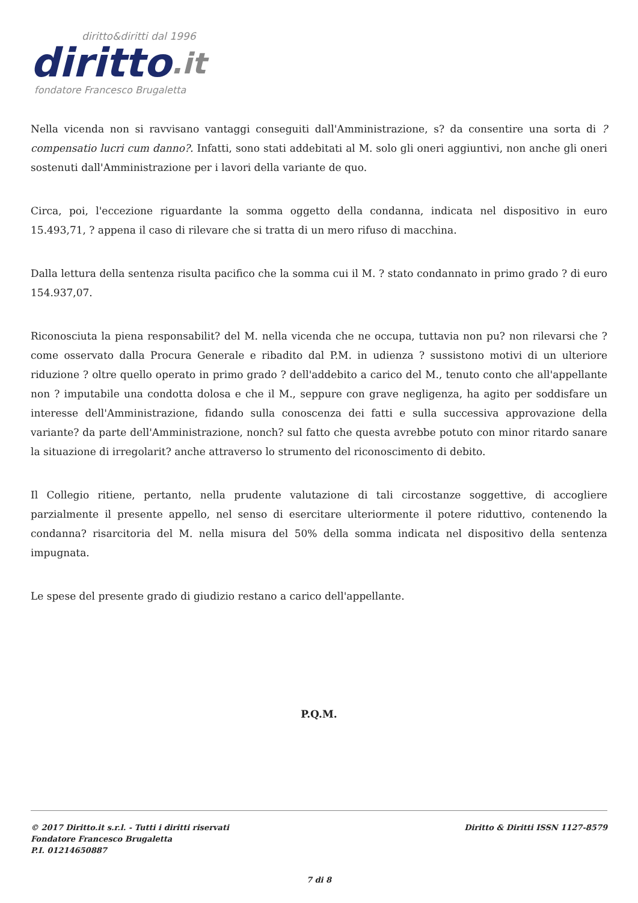diritto&diritti dal 1996
diritto.it
fondatore Francesco Brugaletta
Nella vicenda non si ravvisano vantaggi conseguiti dall'Amministrazione, s? da consentire una sorta di ?compensatio lucri cum danno?. Infatti, sono stati addebitati al M. solo gli oneri aggiuntivi, non anche gli oneri sostenuti dall'Amministrazione per i lavori della variante de quo.
Circa, poi, l'eccezione riguardante la somma oggetto della condanna, indicata nel dispositivo in euro 15.493,71, ? appena il caso di rilevare che si tratta di un mero rifuso di macchina.
Dalla lettura della sentenza risulta pacifico che la somma cui il M. ? stato condannato in primo grado ? di euro 154.937,07.
Riconosciuta la piena responsabilit? del M. nella vicenda che ne occupa, tuttavia non pu? non rilevarsi che ? come osservato dalla Procura Generale e ribadito dal P.M. in udienza ? sussistono motivi di un ulteriore riduzione ? oltre quello operato in primo grado ? dell'addebito a carico del M., tenuto conto che all'appellante non ? imputabile una condotta dolosa e che il M., seppure con grave negligenza, ha agito per soddisfare un interesse dell'Amministrazione, fidando sulla conoscenza dei fatti e sulla successiva approvazione della variante? da parte dell'Amministrazione, nonch? sul fatto che questa avrebbe potuto con minor ritardo sanare la situazione di irregolarit? anche attraverso lo strumento del riconoscimento di debito.
Il Collegio ritiene, pertanto, nella prudente valutazione di tali circostanze soggettive, di accogliere parzialmente il presente appello, nel senso di esercitare ulteriormente il potere riduttivo, contenendo la condanna? risarcitoria del M. nella misura del 50% della somma indicata nel dispositivo della sentenza impugnata.
Le spese del presente grado di giudizio restano a carico dell'appellante.
P.Q.M.
© 2017 Diritto.it s.r.l. - Tutti i diritti riservati
Fondatore Francesco Brugaletta
P.I. 01214650887
Diritto & Diritti ISSN 1127-8579
7 di 8